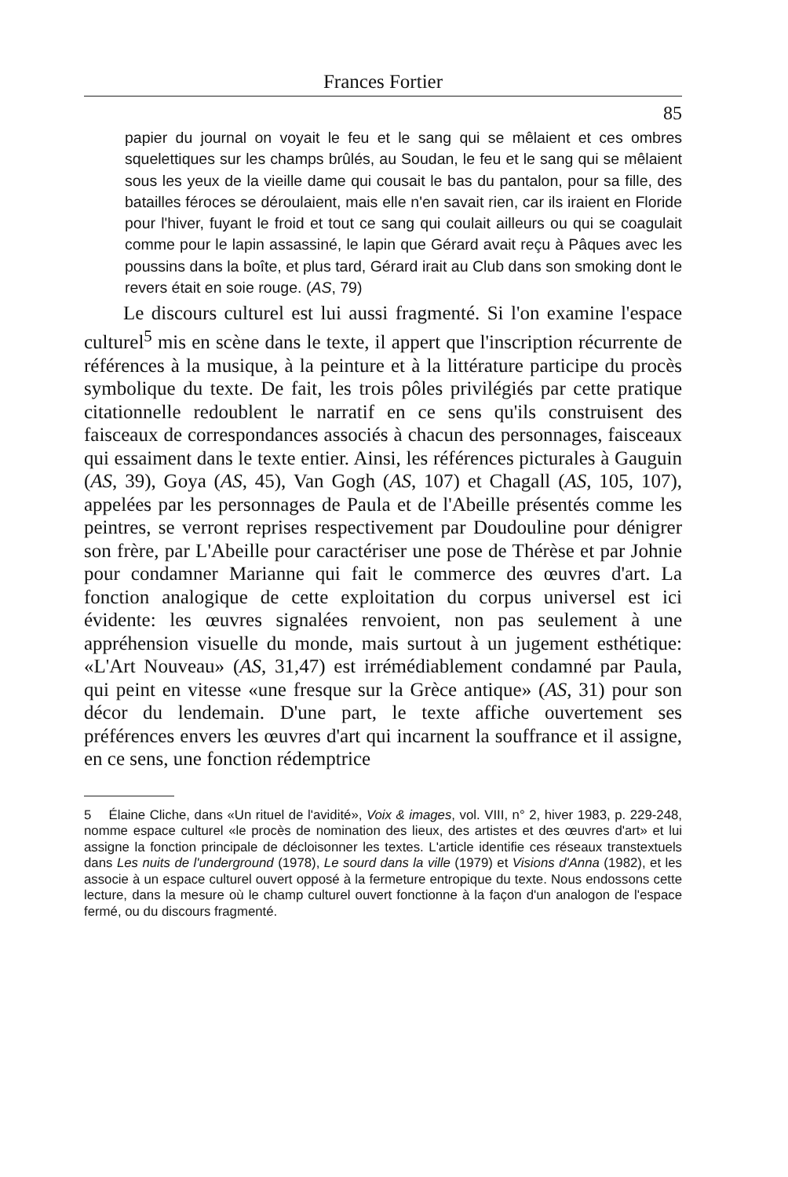Frances Fortier
85
papier du journal on voyait le feu et le sang qui se mêlaient et ces ombres squelettiques sur les champs brûlés, au Soudan, le feu et le sang qui se mêlaient sous les yeux de la vieille dame qui cousait le bas du pantalon, pour sa fille, des batailles féroces se déroulaient, mais elle n'en savait rien, car ils iraient en Floride pour l'hiver, fuyant le froid et tout ce sang qui coulait ailleurs ou qui se coagulait comme pour le lapin assassiné, le lapin que Gérard avait reçu à Pâques avec les poussins dans la boîte, et plus tard, Gérard irait au Club dans son smoking dont le revers était en soie rouge. (AS, 79)
Le discours culturel est lui aussi fragmenté. Si l'on examine l'espace culturel<sup>5</sup> mis en scène dans le texte, il appert que l'inscription récurrente de références à la musique, à la peinture et à la littérature participe du procès symbolique du texte. De fait, les trois pôles privilégiés par cette pratique citationnelle redoublent le narratif en ce sens qu'ils construisent des faisceaux de correspondances associés à chacun des personnages, faisceaux qui essaiment dans le texte entier. Ainsi, les références picturales à Gauguin (AS, 39), Goya (AS, 45), Van Gogh (AS, 107) et Chagall (AS, 105, 107), appelées par les personnages de Paula et de l'Abeille présentés comme les peintres, se verront reprises respectivement par Doudouline pour dénigrer son frère, par L'Abeille pour caractériser une pose de Thérèse et par Johnie pour condamner Marianne qui fait le commerce des œuvres d'art. La fonction analogique de cette exploitation du corpus universel est ici évidente: les œuvres signalées renvoient, non pas seulement à une appréhension visuelle du monde, mais surtout à un jugement esthétique: «L'Art Nouveau» (AS, 31,47) est irrémédiablement condamné par Paula, qui peint en vitesse «une fresque sur la Grèce antique» (AS, 31) pour son décor du lendemain. D'une part, le texte affiche ouvertement ses préférences envers les œuvres d'art qui incarnent la souffrance et il assigne, en ce sens, une fonction rédemptrice
5 Élaine Cliche, dans «Un rituel de l'avidité», Voix & images, vol. VIII, n° 2, hiver 1983, p. 229-248, nomme espace culturel «le procès de nomination des lieux, des artistes et des œuvres d'art» et lui assigne la fonction principale de décloisonner les textes. L'article identifie ces réseaux transtextuels dans Les nuits de l'underground (1978), Le sourd dans la ville (1979) et Visions d'Anna (1982), et les associe à un espace culturel ouvert opposé à la fermeture entropique du texte. Nous endossons cette lecture, dans la mesure où le champ culturel ouvert fonctionne à la façon d'un analogon de l'espace fermé, ou du discours fragmenté.